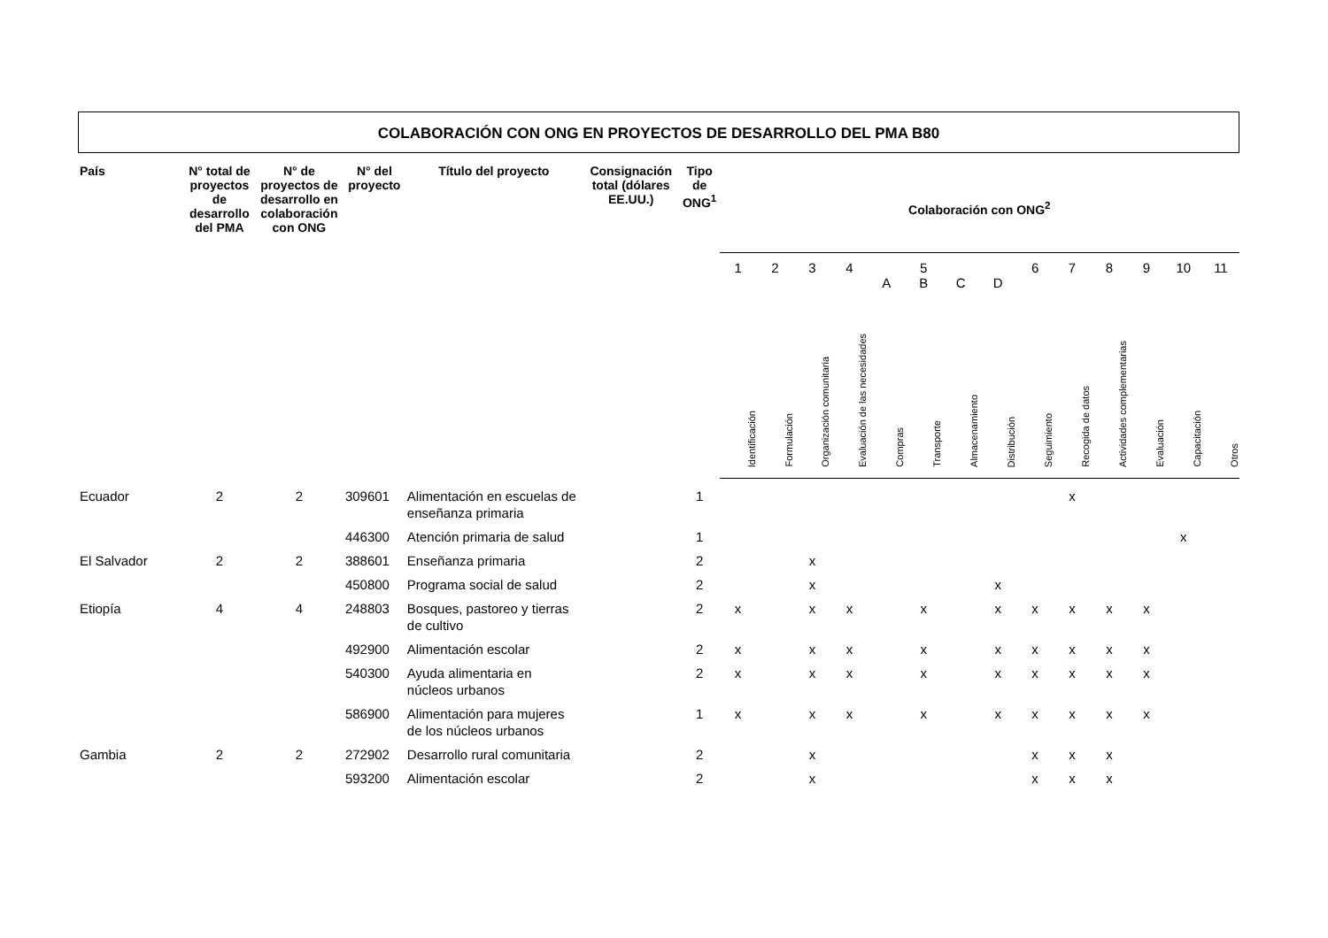COLABORACIÓN CON ONG EN PROYECTOS DE DESARROLLO DEL PMA B80
| País | N° total de proyectos de desarrollo del PMA | N° de proyectos de desarrollo en colaboración con ONG | N° del proyecto | Título del proyecto | Consignación total (dólares EE.UU.) | Tipo de ONG<sup>1</sup> | Colaboración con ONG<sup>2</sup> | | | | | | | | | | | | | |
| --- | --- | --- | --- | --- | --- | --- | --- | --- | --- | --- | --- | --- | --- | --- | --- | --- | --- | --- | --- | --- |
| | | | | | | | 1 | 2 | 3 | 4 | A | 5 B | C | D | 6 | 7 | 8 | 9 | 10 | 11 |
| | | | | | | | Identificación | Formulación | Organización comunitaria | Evaluación de las necesidades | Compras | Transporte | Almacenamiento | Distribución | Seguimiento | Recogida de datos | Actividades complementarias | Evaluación | Capacitación | Otros |
| Ecuador | 2 | 2 | 309601 | Alimentación en escuelas de enseñanza primaria | | 1 | | | | | | | | | | x | | | | |
| | | | 446300 | Atención primaria de salud | | 1 | | | | | | | | | | | | | x | |
| El Salvador | 2 | 2 | 388601 | Enseñanza primaria | | 2 | | | x | | | | | | | | | | | |
| | | | 450800 | Programa social de salud | | 2 | | | x | | | | | x | | | | | | |
| Etiopía | 4 | 4 | 248803 | Bosques, pastoreo y tierras de cultivo | | 2 | x | | x | x | | x | | x | x | x | x | x | | |
| | | | 492900 | Alimentación escolar | | 2 | x | | x | x | | x | | x | x | x | x | x | | |
| | | | 540300 | Ayuda alimentaria en núcleos urbanos | | 2 | x | | x | x | | x | | x | x | x | x | x | | |
| | | | 586900 | Alimentación para mujeres de los núcleos urbanos | | 1 | x | | x | x | | x | | x | x | x | x | x | | |
| Gambia | 2 | 2 | 272902 | Desarrollo rural comunitaria | | 2 | | | x | | | | | | x | x | x | | | |
| | | | 593200 | Alimentación escolar | | 2 | | | x | | | | | | x | x | x | | | |